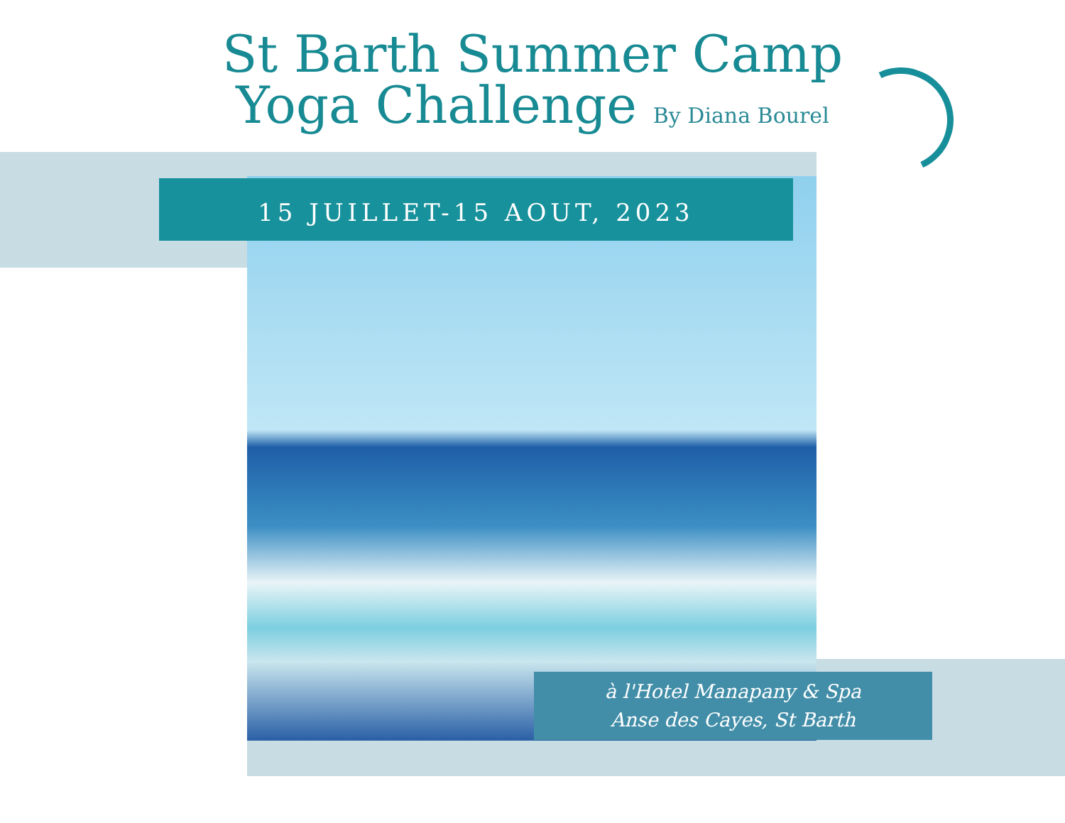St Barth Summer Camp
Yoga Challenge By Diana Bourel
15 JUILLET-15 AOUT, 2023
à l'Hotel Manapany & Spa
Anse des Cayes, St Barth